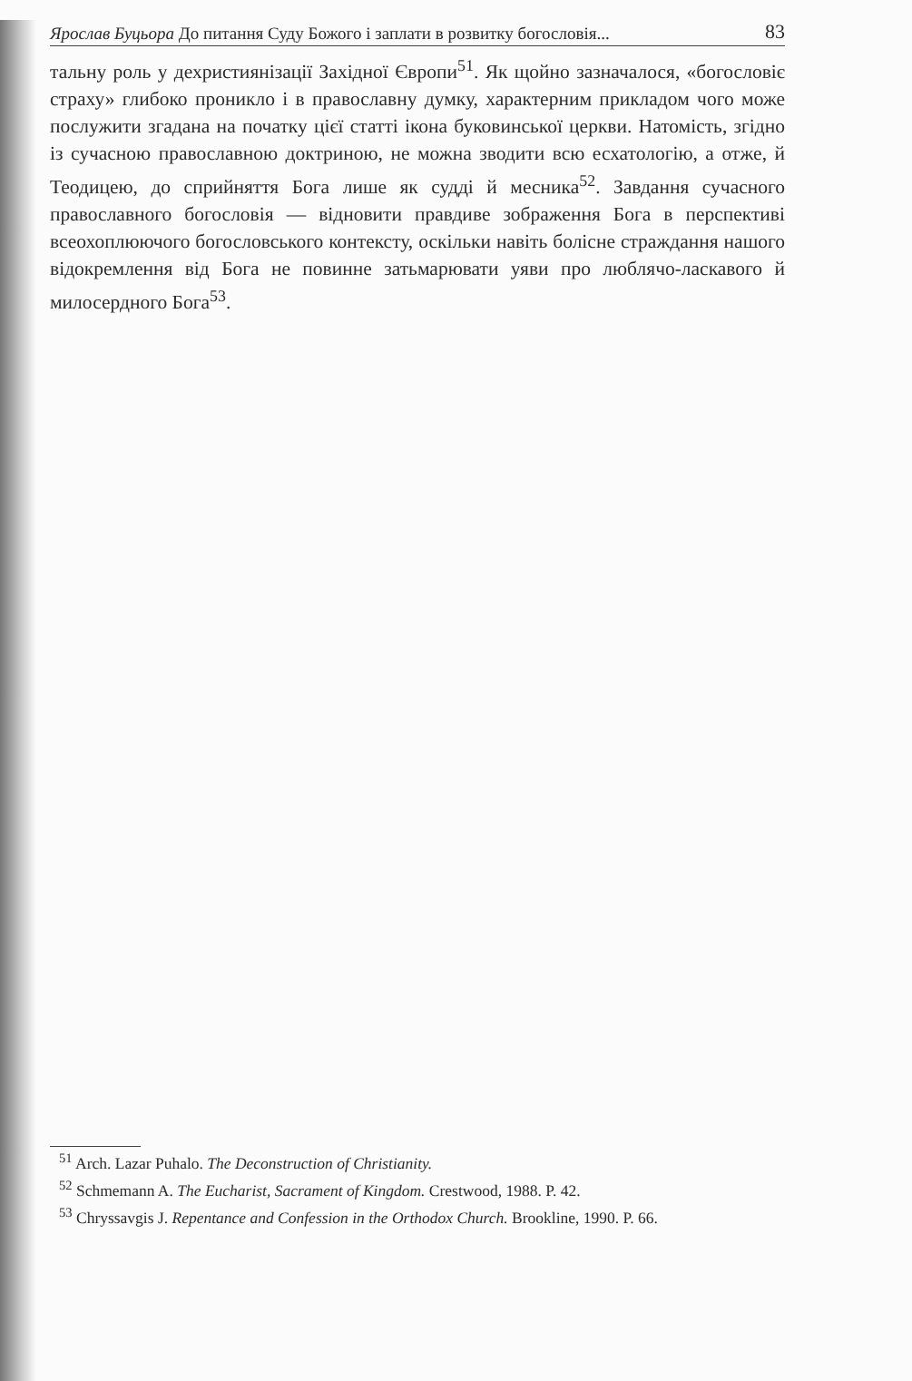Ярослав Буцьора До питання Суду Божого і заплати в розвитку богословія... 83
тальну роль у дехристиянізації Західної Європи<sup>51</sup>. Як щойно зазначалося, «богословіє страху» глибоко проникло і в православну думку, характерним прикладом чого може послужити згадана на початку цієї статті ікона буковинської церкви. Натомість, згідно із сучасною православною доктриною, не можна зводити всю есхатологію, а отже, й Теодицею, до сприйняття Бога лише як судді й месника<sup>52</sup>. Завдання сучасного православного богословія — відновити правдиве зображення Бога в перспективі всеохоплюючого богословського контексту, оскільки навіть болісне страждання нашого відокремлення від Бога не повинне затьмарювати уяви про люблячо-ласкавого й милосердного Бога<sup>53</sup>.
<sup>51</sup> Arch. Lazar Puhalo. The Deconstruction of Christianity.
<sup>52</sup> Schmemann A. The Eucharist, Sacrament of Kingdom. Crestwood, 1988. P. 42.
<sup>53</sup> Chryssavgis J. Repentance and Confession in the Orthodox Church. Brookline, 1990. P. 66.